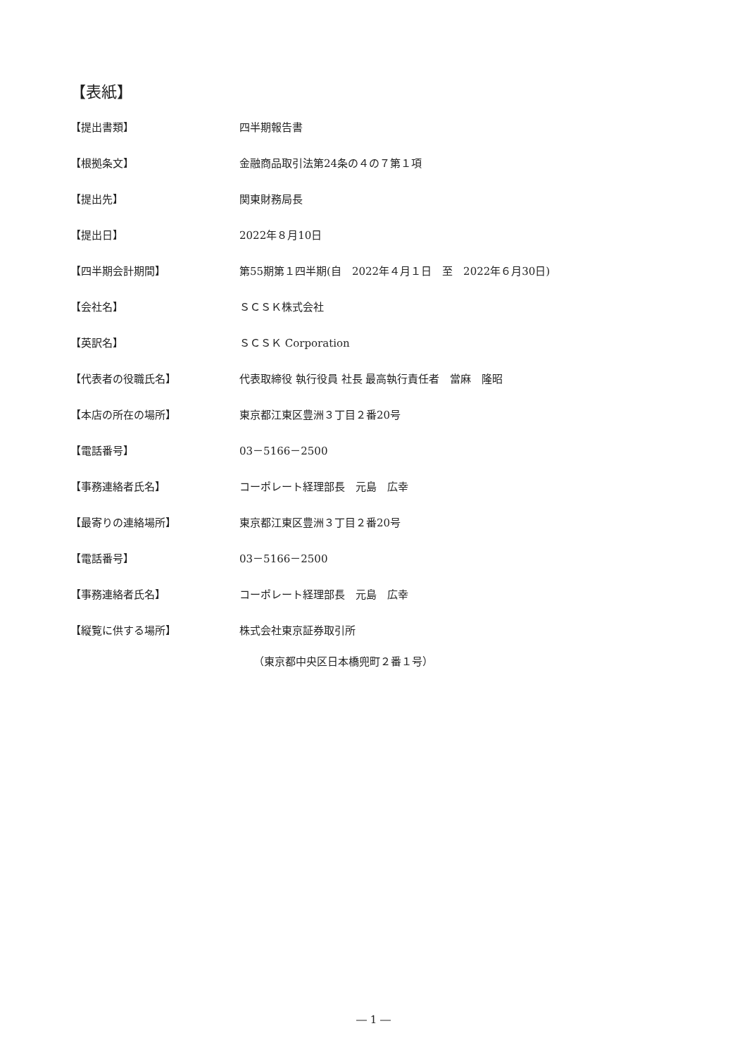【表紙】
【提出書類】 四半期報告書
【根拠条文】 金融商品取引法第24条の４の７第１項
【提出先】 関東財務局長
【提出日】 2022年８月10日
【四半期会計期間】 第55期第１四半期(自　2022年４月１日　至　2022年６月30日)
【会社名】 ＳＣＳＫ株式会社
【英訳名】 ＳＣＳＫ Corporation
【代表者の役職氏名】 代表取締役 執行役員 社長 最高執行責任者　當麻　隆昭
【本店の所在の場所】 東京都江東区豊洲３丁目２番20号
【電話番号】 03－5166－2500
【事務連絡者氏名】 コーポレート経理部長　元島　広幸
【最寄りの連絡場所】 東京都江東区豊洲３丁目２番20号
【電話番号】 03－5166－2500
【事務連絡者氏名】 コーポレート経理部長　元島　広幸
【縦覧に供する場所】 株式会社東京証券取引所
（東京都中央区日本橋兜町２番１号）
― 1 ―